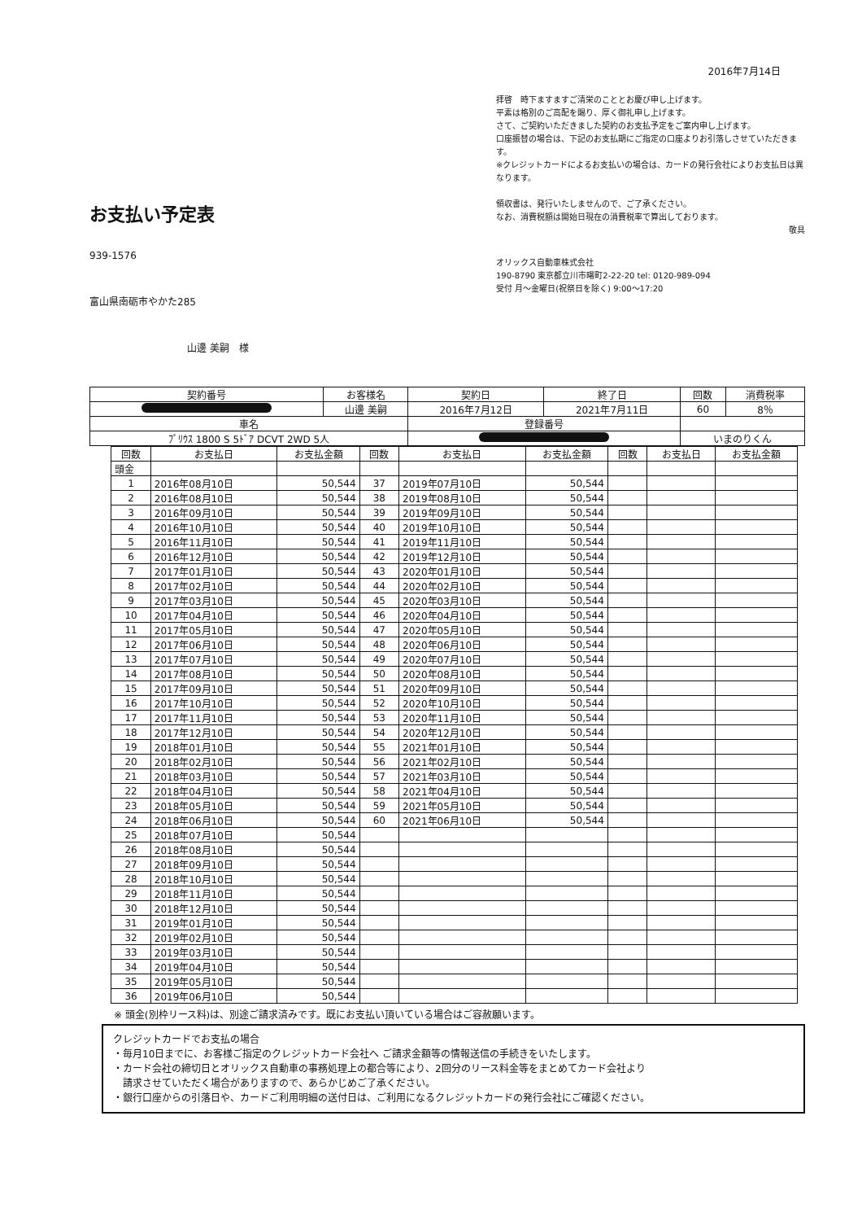2016年7月14日
お支払い予定表
939-1576
富山県南砺市やかた285
山邊 美嗣　様
拝啓　時下ますますご清栄のこととお慶び申し上げます。
平素は格別のご高配を賜り、厚く御礼申し上げます。
さて、ご契約いただきました契約のお支払予定をご案内申し上げます。
口座振替の場合は、下記のお支払期にご指定の口座よりお引落しさせていただきます。
※クレジットカードによるお支払いの場合は、カードの発行会社によりお支払日は異なります。
領収書は、発行いたしませんので、ご了承ください。
なお、消費税額は開始日現在の消費税率で算出しております。
敬具
オリックス自動車株式会社
190-8790 東京都立川市曙町2-22-20 tel: 0120-989-094
受付 月～金曜日(祝祭日を除く) 9:00～17:20
| 契約番号 | お客様名 | 契約日 | 終了日 | 回数 | 消費税率 |
| | 山邊 美嗣 | 2016年7月12日 | 2021年7月11日 | 60 | 8％ |
| 車名 | | 登録番号 | | | |
| ﾌﾟﾘｳｽ 1800 S 5ﾄﾞｱ DCVT 2WD 5人 | | | | いまのりくん | |
| 回数 | お支払日 | お支払金額 | 回数 | お支払日 | お支払金額 | 回数 | お支払日 | お支払金額 |
| --- | --- | --- | --- | --- | --- | --- | --- | --- |
| 頭金 | | | | | | | | |
| 1 | 2016年08月10日 | 50,544 | 37 | 2019年07月10日 | 50,544 | | | |
| 2 | 2016年08月10日 | 50,544 | 38 | 2019年08月10日 | 50,544 | | | |
| 3 | 2016年09月10日 | 50,544 | 39 | 2019年09月10日 | 50,544 | | | |
| 4 | 2016年10月10日 | 50,544 | 40 | 2019年10月10日 | 50,544 | | | |
| 5 | 2016年11月10日 | 50,544 | 41 | 2019年11月10日 | 50,544 | | | |
| 6 | 2016年12月10日 | 50,544 | 42 | 2019年12月10日 | 50,544 | | | |
| 7 | 2017年01月10日 | 50,544 | 43 | 2020年01月10日 | 50,544 | | | |
| 8 | 2017年02月10日 | 50,544 | 44 | 2020年02月10日 | 50,544 | | | |
| 9 | 2017年03月10日 | 50,544 | 45 | 2020年03月10日 | 50,544 | | | |
| 10 | 2017年04月10日 | 50,544 | 46 | 2020年04月10日 | 50,544 | | | |
| 11 | 2017年05月10日 | 50,544 | 47 | 2020年05月10日 | 50,544 | | | |
| 12 | 2017年06月10日 | 50,544 | 48 | 2020年06月10日 | 50,544 | | | |
| 13 | 2017年07月10日 | 50,544 | 49 | 2020年07月10日 | 50,544 | | | |
| 14 | 2017年08月10日 | 50,544 | 50 | 2020年08月10日 | 50,544 | | | |
| 15 | 2017年09月10日 | 50,544 | 51 | 2020年09月10日 | 50,544 | | | |
| 16 | 2017年10月10日 | 50,544 | 52 | 2020年10月10日 | 50,544 | | | |
| 17 | 2017年11月10日 | 50,544 | 53 | 2020年11月10日 | 50,544 | | | |
| 18 | 2017年12月10日 | 50,544 | 54 | 2020年12月10日 | 50,544 | | | |
| 19 | 2018年01月10日 | 50,544 | 55 | 2021年01月10日 | 50,544 | | | |
| 20 | 2018年02月10日 | 50,544 | 56 | 2021年02月10日 | 50,544 | | | |
| 21 | 2018年03月10日 | 50,544 | 57 | 2021年03月10日 | 50,544 | | | |
| 22 | 2018年04月10日 | 50,544 | 58 | 2021年04月10日 | 50,544 | | | |
| 23 | 2018年05月10日 | 50,544 | 59 | 2021年05月10日 | 50,544 | | | |
| 24 | 2018年06月10日 | 50,544 | 60 | 2021年06月10日 | 50,544 | | | |
| 25 | 2018年07月10日 | 50,544 | | | | | | |
| 26 | 2018年08月10日 | 50,544 | | | | | | |
| 27 | 2018年09月10日 | 50,544 | | | | | | |
| 28 | 2018年10月10日 | 50,544 | | | | | | |
| 29 | 2018年11月10日 | 50,544 | | | | | | |
| 30 | 2018年12月10日 | 50,544 | | | | | | |
| 31 | 2019年01月10日 | 50,544 | | | | | | |
| 32 | 2019年02月10日 | 50,544 | | | | | | |
| 33 | 2019年03月10日 | 50,544 | | | | | | |
| 34 | 2019年04月10日 | 50,544 | | | | | | |
| 35 | 2019年05月10日 | 50,544 | | | | | | |
| 36 | 2019年06月10日 | 50,544 | | | | | | |
※ 頭金(別枠リース料)は、別途ご請求済みです。既にお支払い頂いている場合はご容赦願います。
クレジットカードでお支払の場合
・毎月10日までに、お客様ご指定のクレジットカード会社へ ご請求金額等の情報送信の手続きをいたします。
・カード会社の締切日とオリックス自動車の事務処理上の都合等により、2回分のリース料金等をまとめてカード会社より
　請求させていただく場合がありますので、あらかじめご了承ください。
・銀行口座からの引落日や、カードご利用明細の送付日は、ご利用になるクレジットカードの発行会社にご確認ください。